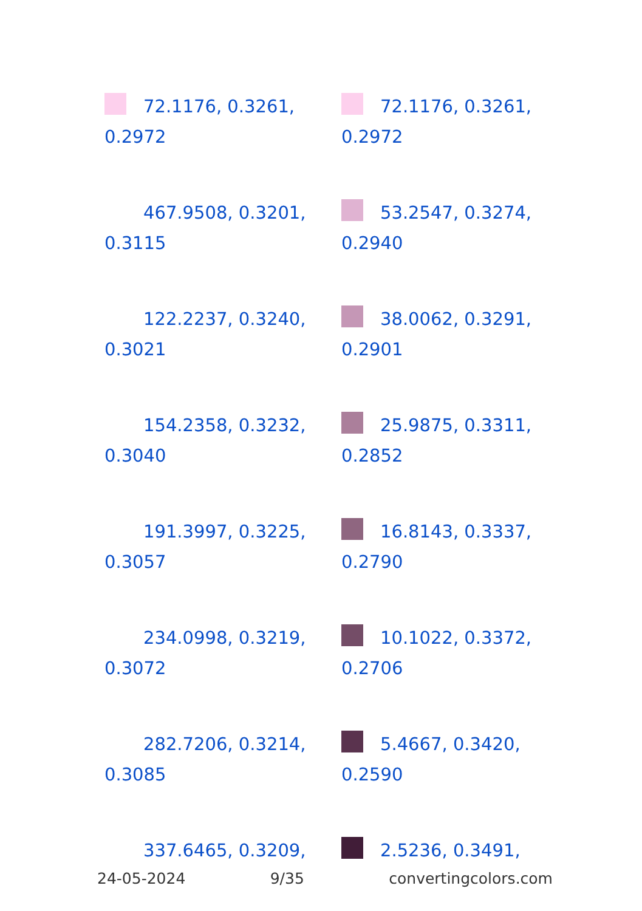72.1176, 0.3261, 0.2972
72.1176, 0.3261, 0.2972
467.9508, 0.3201, 0.3115
53.2547, 0.3274, 0.2940
122.2237, 0.3240, 0.3021
38.0062, 0.3291, 0.2901
154.2358, 0.3232, 0.3040
25.9875, 0.3311, 0.2852
191.3997, 0.3225, 0.3057
16.8143, 0.3337, 0.2790
234.0998, 0.3219, 0.3072
10.1022, 0.3372, 0.2706
282.7206, 0.3214, 0.3085
5.4667, 0.3420, 0.2590
337.6465, 0.3209,
2.5236, 0.3491,
24-05-2024 9/35 convertingcolors.com